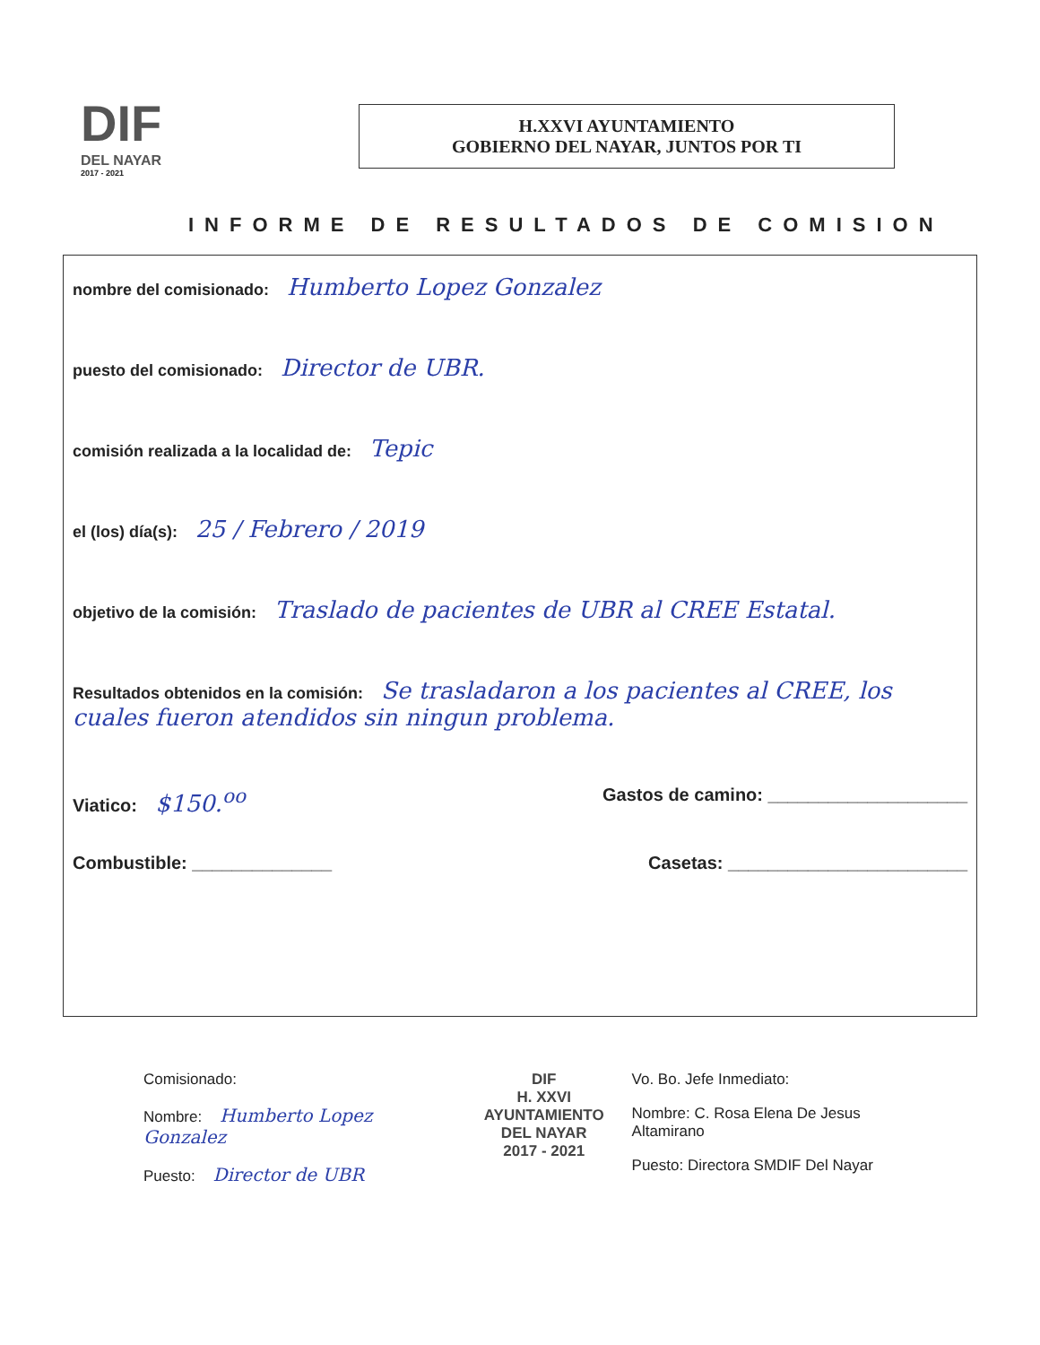DIF
DEL NAYAR
2017 - 2021
H.XXVI AYUNTAMIENTO
GOBIERNO DEL NAYAR, JUNTOS POR TI
INFORME DE RESULTADOS DE COMISION
nombre del comisionado: Humberto Lopez Gonzalez
puesto del comisionado: Director de UBR.
comisión realizada a la localidad de: Tepic
el (los) día(s): 25 / Febrero / 2019
objetivo de la comisión: Traslado de pacientes de UBR al CREE Estatal.
Resultados obtenidos en la comisión: Se trasladaron a los pacientes al CREE, los cuales fueron atendidos sin ningun problema.
Viatico: $150.<sup>oo</sup> Gastos de camino: ____________________
Combustible: ______________ Casetas: ________________________
Comisionado:
Nombre: Humberto Lopez Gonzalez
Puesto: Director de UBR
DIF
H. XXVI AYUNTAMIENTO
DEL NAYAR
2017 - 2021
Vo. Bo. Jefe Inmediato:
Nombre: C. Rosa Elena De Jesus Altamirano
Puesto: Directora SMDIF Del Nayar